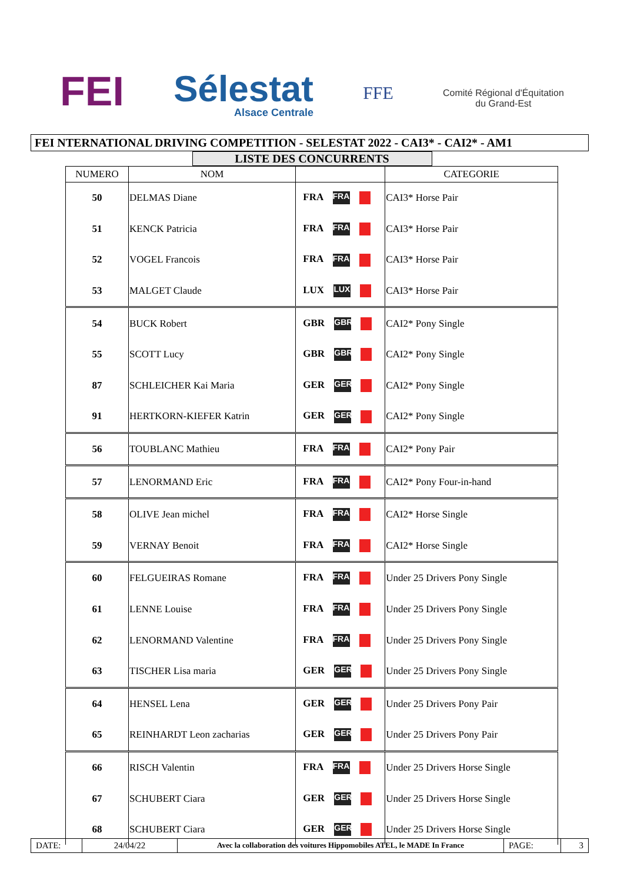FEI
Sélestat
Alsace Centrale
FFE
Comité Régional d'Équitation
du Grand-Est
FEI NTERNATIONAL DRIVING COMPETITION - SELESTAT 2022 - CAI3* - CAI2* - AM1
LISTE DES CONCURRENTS
| NUMERO | NOM | | CATEGORIE |
| --- | --- | --- | --- |
| 50 | DELMAS Diane | FRA FRA | CAI3* Horse Pair |
| 51 | KENCK Patricia | FRA FRA | CAI3* Horse Pair |
| 52 | VOGEL Francois | FRA FRA | CAI3* Horse Pair |
| 53 | MALGET Claude | LUX LUX | CAI3* Horse Pair |
| 54 | BUCK Robert | GBR GBR | CAI2* Pony Single |
| 55 | SCOTT Lucy | GBR GBR | CAI2* Pony Single |
| 87 | SCHLEICHER Kai Maria | GER GER | CAI2* Pony Single |
| 91 | HERTKORN-KIEFER Katrin | GER GER | CAI2* Pony Single |
| 56 | TOUBLANC Mathieu | FRA FRA | CAI2* Pony Pair |
| 57 | LENORMAND Eric | FRA FRA | CAI2* Pony Four-in-hand |
| 58 | OLIVE Jean michel | FRA FRA | CAI2* Horse Single |
| 59 | VERNAY Benoit | FRA FRA | CAI2* Horse Single |
| 60 | FELGUEIRAS Romane | FRA FRA | Under 25 Drivers Pony Single |
| 61 | LENNE Louise | FRA FRA | Under 25 Drivers Pony Single |
| 62 | LENORMAND Valentine | FRA FRA | Under 25 Drivers Pony Single |
| 63 | TISCHER Lisa maria | GER GER | Under 25 Drivers Pony Single |
| 64 | HENSEL Lena | GER GER | Under 25 Drivers Pony Pair |
| 65 | REINHARDT Leon zacharias | GER GER | Under 25 Drivers Pony Pair |
| 66 | RISCH Valentin | FRA FRA | Under 25 Drivers Horse Single |
| 67 | SCHUBERT Ciara | GER GER | Under 25 Drivers Horse Single |
| 68 | SCHUBERT Ciara | GER GER | Under 25 Drivers Horse Single |
DATE: 24/04/22
Avec la collaboration des voitures Hippomobiles ATEL, le MADE In France
PAGE: 3